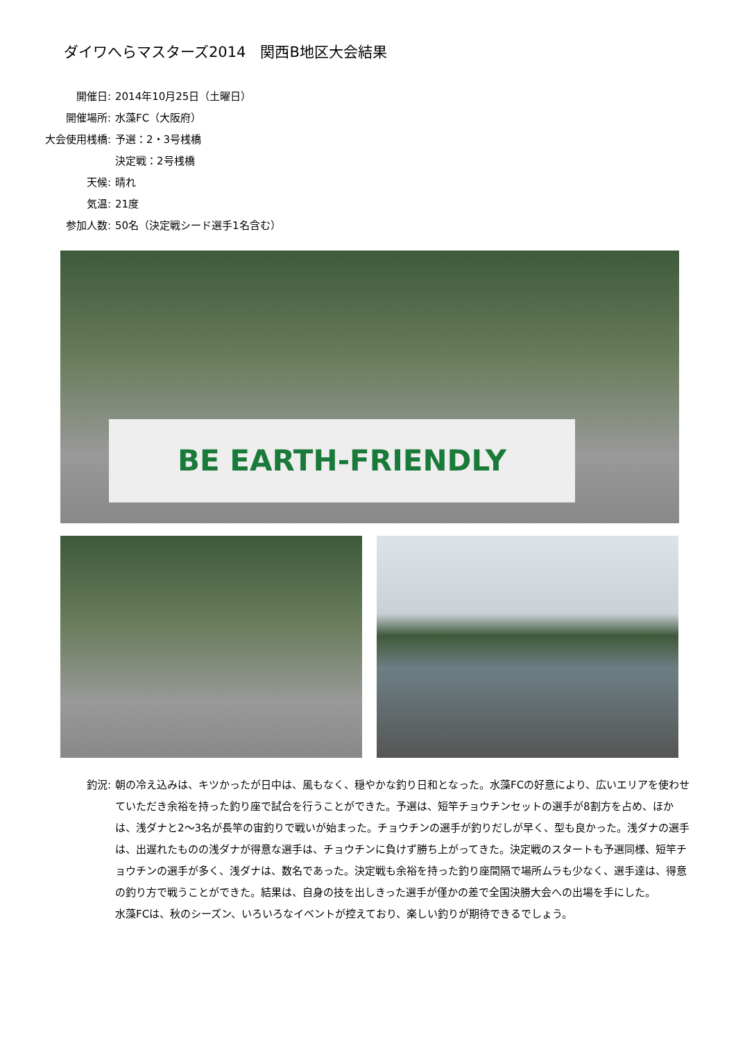ダイワへらマスターズ2014　関西B地区大会結果
開催日: 2014年10月25日（土曜日）
開催場所: 水藻FC（大阪府）
大会使用桟橋: 予選：2・3号桟橋
決定戦：2号桟橋
天候: 晴れ
気温: 21度
参加人数: 50名（決定戦シード選手1名含む）
BE EARTH-FRIENDLY
釣況: 朝の冷え込みは、キツかったが日中は、風もなく、穏やかな釣り日和となった。水藻FCの好意により、広いエリアを使わせていただき余裕を持った釣り座で試合を行うことができた。予選は、短竿チョウチンセットの選手が8割方を占め、ほかは、浅ダナと2～3名が長竿の宙釣りで戦いが始まった。チョウチンの選手が釣りだしが早く、型も良かった。浅ダナの選手は、出遅れたものの浅ダナが得意な選手は、チョウチンに負けず勝ち上がってきた。決定戦のスタートも予選同様、短竿チョウチンの選手が多く、浅ダナは、数名であった。決定戦も余裕を持った釣り座間隔で場所ムラも少なく、選手達は、得意の釣り方で戦うことができた。結果は、自身の技を出しきった選手が僅かの差で全国決勝大会への出場を手にした。
水藻FCは、秋のシーズン、いろいろなイベントが控えており、楽しい釣りが期待できるでしょう。